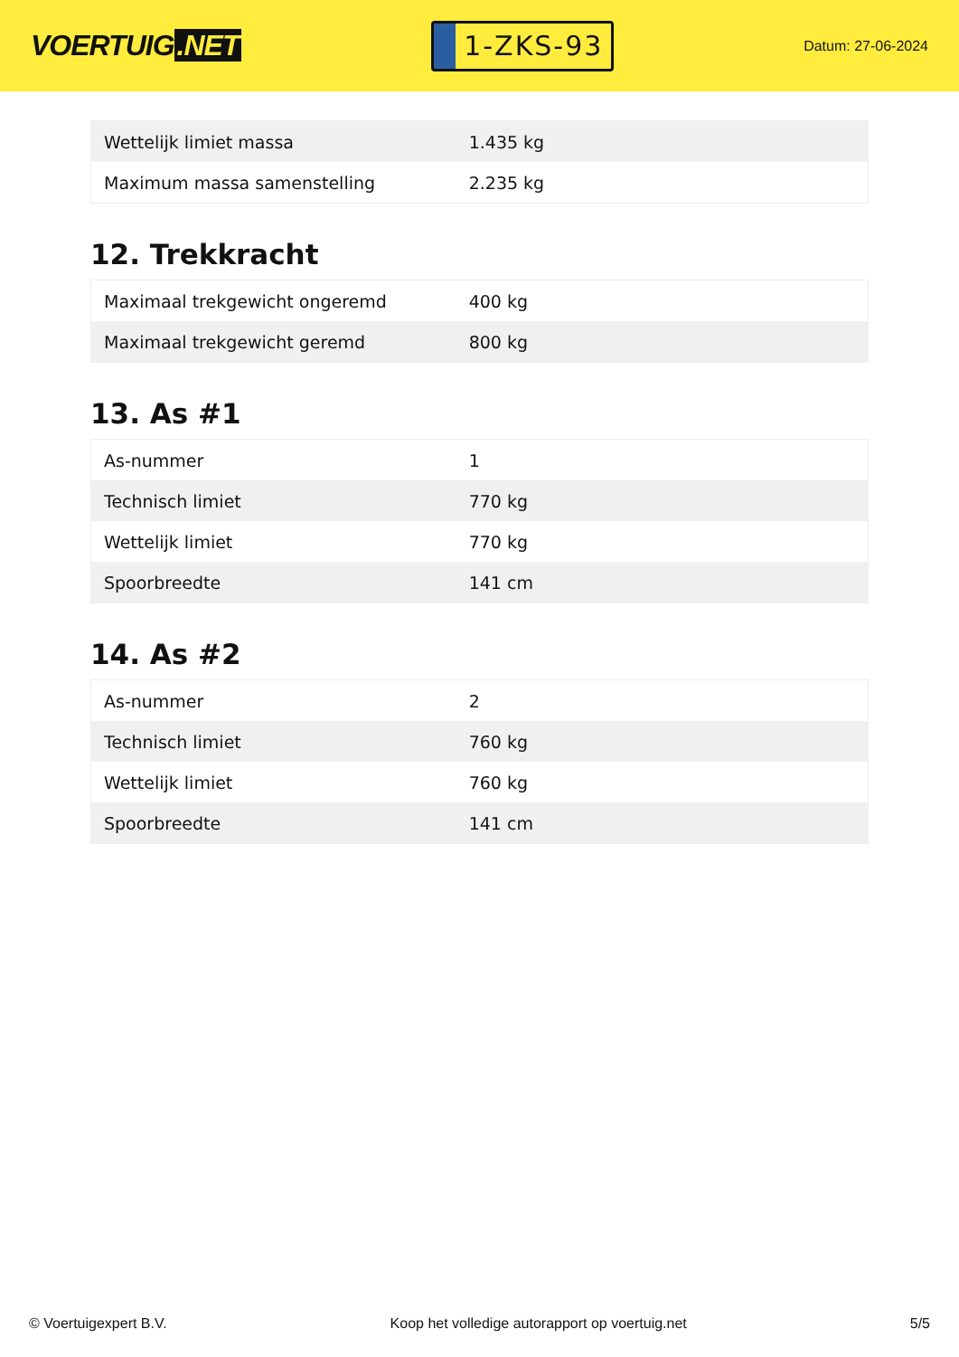VOERTUIG.NET
1-ZKS-93
Datum: 27-06-2024
| Wettelijk limiet massa | 1.435 kg |
| Maximum massa samenstelling | 2.235 kg |
12. Trekkracht
| Maximaal trekgewicht ongeremd | 400 kg |
| Maximaal trekgewicht geremd | 800 kg |
13. As #1
| As-nummer | 1 |
| Technisch limiet | 770 kg |
| Wettelijk limiet | 770 kg |
| Spoorbreedte | 141 cm |
14. As #2
| As-nummer | 2 |
| Technisch limiet | 760 kg |
| Wettelijk limiet | 760 kg |
| Spoorbreedte | 141 cm |
© Voertuigexpert B.V. Koop het volledige autorapport op voertuig.net 5/5